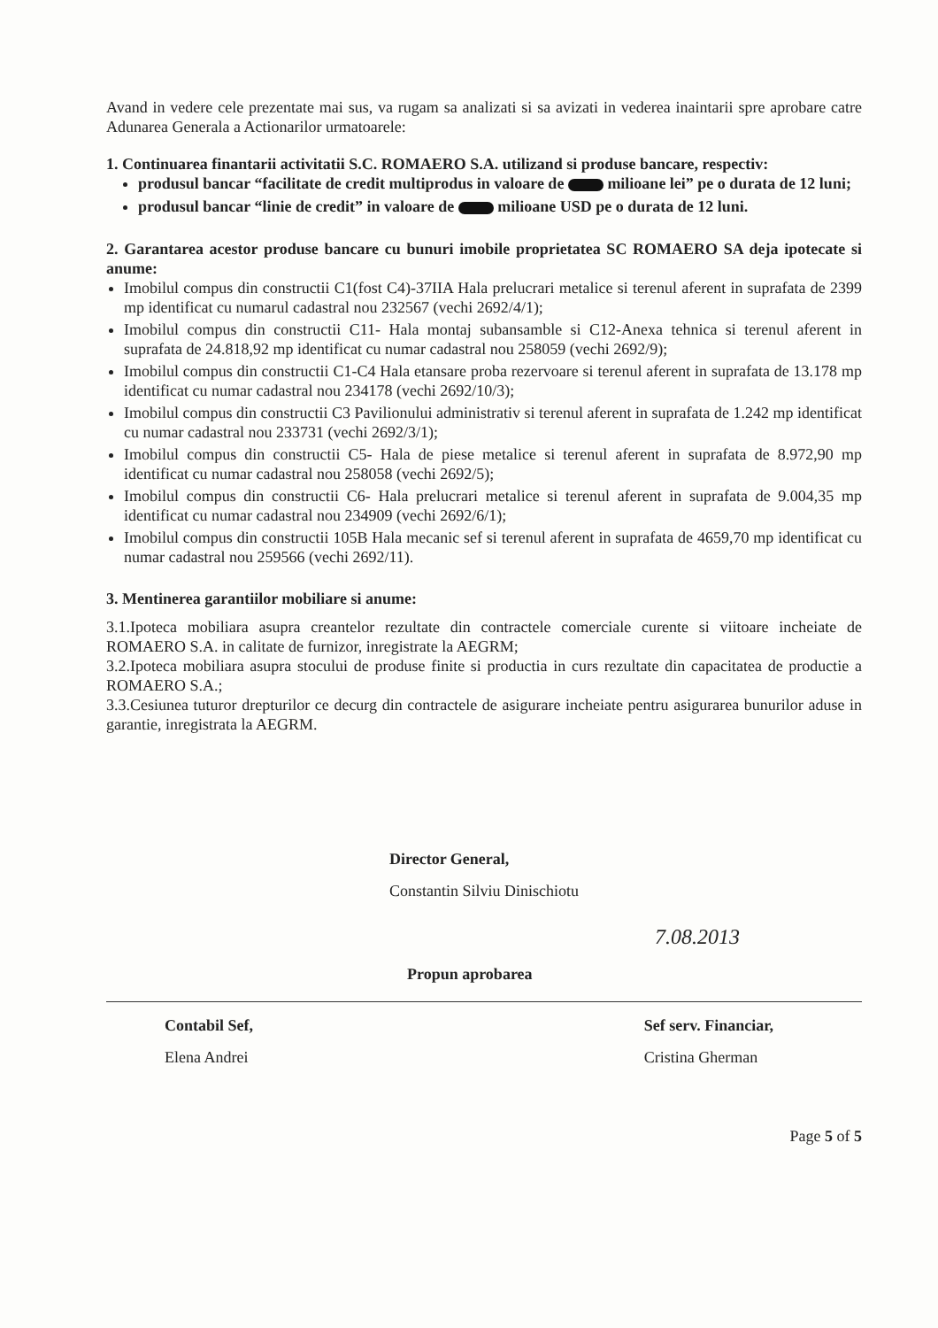Avand in vedere cele prezentate mai sus, va rugam sa analizati si sa avizati in vederea inaintarii spre aprobare catre Adunarea Generala a Actionarilor urmatoarele:
1. Continuarea finantarii activitatii S.C. ROMAERO S.A. utilizand si produse bancare, respectiv:
produsul bancar “facilitate de credit multiprodus in valoare de milioane lei” pe o durata de 12 luni;
produsul bancar “linie de credit” in valoare de milioane USD pe o durata de 12 luni.
2. Garantarea acestor produse bancare cu bunuri imobile proprietatea SC ROMAERO SA deja ipotecate si anume:
Imobilul compus din constructii C1(fost C4)-37IIA Hala prelucrari metalice si terenul aferent in suprafata de 2399 mp identificat cu numarul cadastral nou 232567 (vechi 2692/4/1);
Imobilul compus din constructii C11- Hala montaj subansamble si C12-Anexa tehnica si terenul aferent in suprafata de 24.818,92 mp identificat cu numar cadastral nou 258059 (vechi 2692/9);
Imobilul compus din constructii C1-C4 Hala etansare proba rezervoare si terenul aferent in suprafata de 13.178 mp identificat cu numar cadastral nou 234178 (vechi 2692/10/3);
Imobilul compus din constructii C3 Pavilionului administrativ si terenul aferent in suprafata de 1.242 mp identificat cu numar cadastral nou 233731 (vechi 2692/3/1);
Imobilul compus din constructii C5- Hala de piese metalice si terenul aferent in suprafata de 8.972,90 mp identificat cu numar cadastral nou 258058 (vechi 2692/5);
Imobilul compus din constructii C6- Hala prelucrari metalice si terenul aferent in suprafata de 9.004,35 mp identificat cu numar cadastral nou 234909 (vechi 2692/6/1);
Imobilul compus din constructii 105B Hala mecanic sef si terenul aferent in suprafata de 4659,70 mp identificat cu numar cadastral nou 259566 (vechi 2692/11).
3. Mentinerea garantiilor mobiliare si anume:
3.1.Ipoteca mobiliara asupra creantelor rezultate din contractele comerciale curente si viitoare incheiate de ROMAERO S.A. in calitate de furnizor, inregistrate la AEGRM;
3.2.Ipoteca mobiliara asupra stocului de produse finite si productia in curs rezultate din capacitatea de productie a ROMAERO S.A.;
3.3.Cesiunea tuturor drepturilor ce decurg din contractele de asigurare incheiate pentru asigurarea bunurilor aduse in garantie, inregistrata la AEGRM.
Director General,
Constantin Silviu Dinischiotu
7.08.2013
Propun aprobarea
Contabil Sef,
Elena Andrei
Sef serv. Financiar,
Cristina Gherman
Page 5 of 5